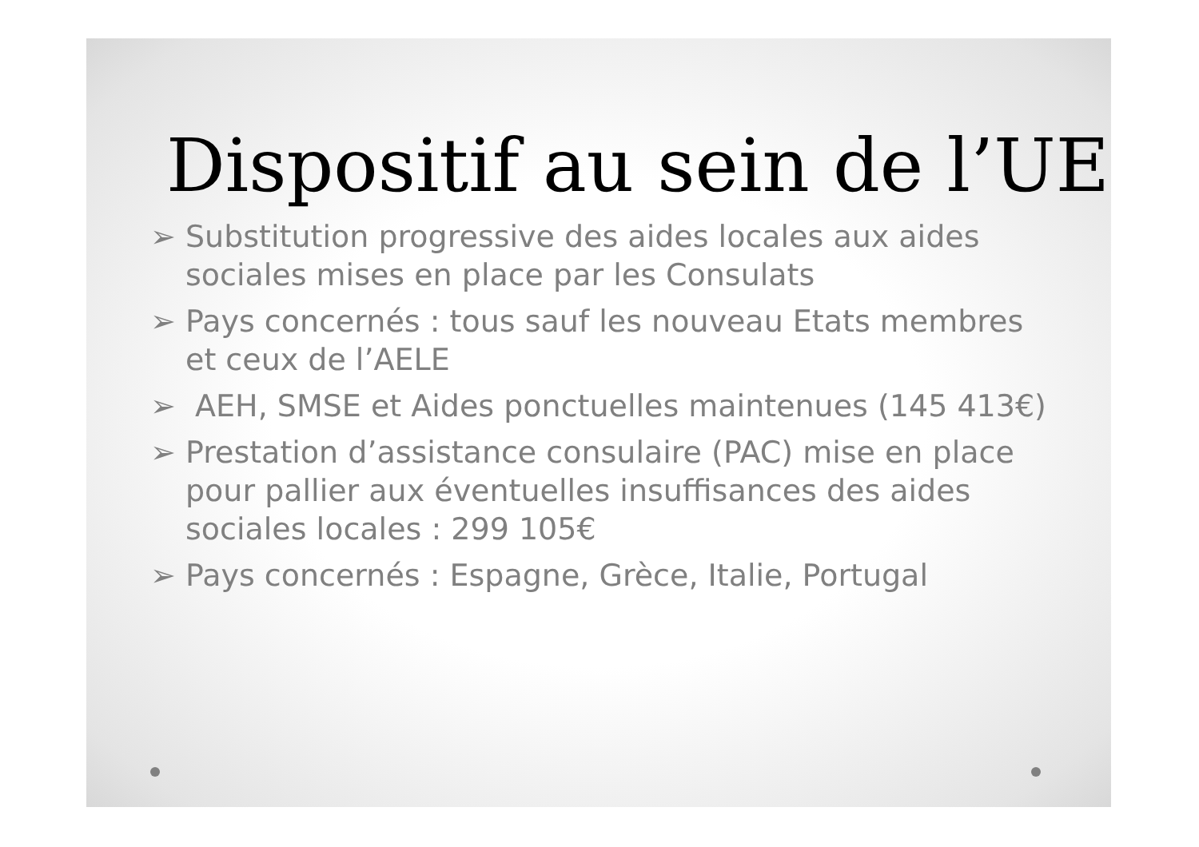Dispositif au sein de l’UE
➢ Substitution progressive des aides locales aux aides sociales mises en place par les Consulats
➢ Pays concernés : tous sauf les nouveau Etats membres et ceux de l’AELE
➢ AEH, SMSE et Aides ponctuelles maintenues (145 413€)
➢ Prestation d’assistance consulaire (PAC) mise en place pour pallier aux éventuelles insuffisances des aides sociales locales : 299 105€
➢ Pays concernés : Espagne, Grèce, Italie, Portugal